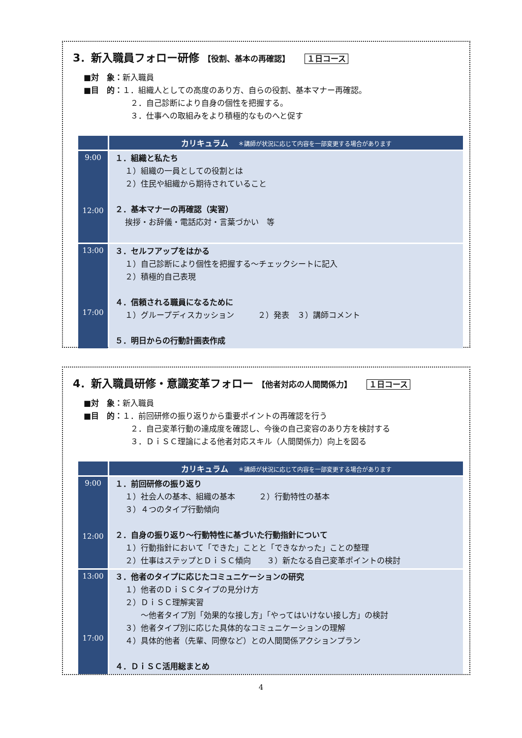3．新入職員フォロー研修 【役割、基本の再確認】 １日コース
■対　象：新入職員
■目　的：１．組織人としての高度のあり方、自らの役割、基本マナー再確認。
２．自己診断により自身の個性を把握する。
３．仕事への取組みをより積極的なものへと促す
| | カリキュラム ＊講師が状況に応じて内容を一部変更する場合があります |
| --- | --- |
| 9:00 12:00 | １．組織と私たち １）組織の一員としての役割とは ２）住民や組織から期待されていること ２．基本マナーの再確認（実習） 挨拶・お辞儀・電話応対・言葉づかい 等 |
| 13:00 17:00 | ３．セルフアップをはかる １）自己診断により個性を把握する～チェックシートに記入 ２）積極的自己表現 ４．信頼される職員になるために １）グループディスカッション ２）発表 ３）講師コメント ５．明日からの行動計画表作成 |
4．新入職員研修・意識変革フォロー 【他者対応の人間関係力】 １日コース
■対　象：新入職員
■目　的：１．前回研修の振り返りから重要ポイントの再確認を行う
２．自己変革行動の達成度を確認し、今後の自己変容のあり方を検討する
３．ＤｉＳＣ理論による他者対応スキル（人間関係力）向上を図る
| | カリキュラム ＊講師が状況に応じて内容を一部変更する場合があります |
| --- | --- |
| 9:00 12:00 | １．前回研修の振り返り １）社会人の基本、組織の基本 ２）行動特性の基本 ３）４つのタイプ行動傾向 ２．自身の振り返り～行動特性に基づいた行動指針について １）行動指針において「できた」ことと「できなかった」ことの整理 ２）仕事はステップとＤｉＳＣ傾向 ３）新たなる自己変革ポイントの検討 |
| 13:00 17:00 | ３．他者のタイプに応じたコミュニケーションの研究 １）他者のＤｉＳＣタイプの見分け方 ２）ＤｉＳＣ理解実習 ～他者タイプ別「効果的な接し方」「やってはいけない接し方」の検討 ３）他者タイプ別に応じた具体的なコミュニケーションの理解 ４）具体的他者（先輩、同僚など）との人間関係アクションプラン ４．ＤｉＳＣ活用総まとめ |
4